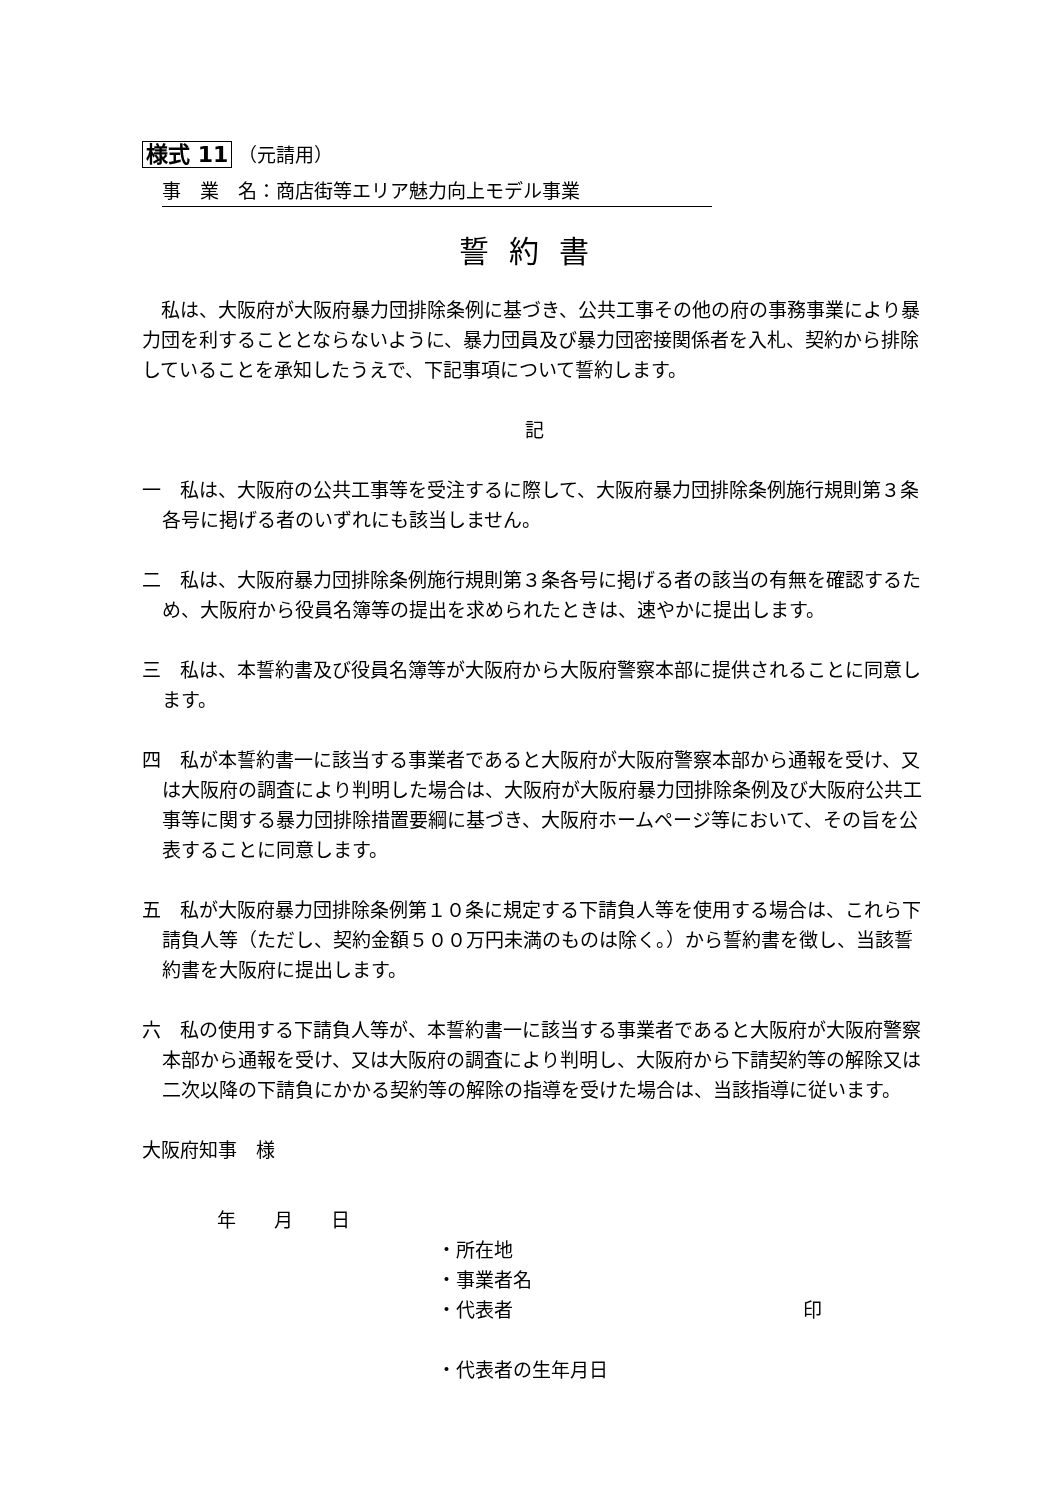様式 11 （元請用）
事　業　名：商店街等エリア魅力向上モデル事業
誓約書
　私は、大阪府が大阪府暴力団排除条例に基づき、公共工事その他の府の事務事業により暴力団を利することとならないように、暴力団員及び暴力団密接関係者を入札、契約から排除していることを承知したうえで、下記事項について誓約します。
記
一　私は、大阪府の公共工事等を受注するに際して、大阪府暴力団排除条例施行規則第３条各号に掲げる者のいずれにも該当しません。
二　私は、大阪府暴力団排除条例施行規則第３条各号に掲げる者の該当の有無を確認するため、大阪府から役員名簿等の提出を求められたときは、速やかに提出します。
三　私は、本誓約書及び役員名簿等が大阪府から大阪府警察本部に提供されることに同意します。
四　私が本誓約書一に該当する事業者であると大阪府が大阪府警察本部から通報を受け、又は大阪府の調査により判明した場合は、大阪府が大阪府暴力団排除条例及び大阪府公共工事等に関する暴力団排除措置要綱に基づき、大阪府ホームページ等において、その旨を公表することに同意します。
五　私が大阪府暴力団排除条例第１０条に規定する下請負人等を使用する場合は、これら下請負人等（ただし、契約金額５００万円未満のものは除く。）から誓約書を徴し、当該誓約書を大阪府に提出します。
六　私の使用する下請負人等が、本誓約書一に該当する事業者であると大阪府が大阪府警察本部から通報を受け、又は大阪府の調査により判明し、大阪府から下請契約等の解除又は二次以降の下請負にかかる契約等の解除の指導を受けた場合は、当該指導に従います。
大阪府知事　様
年　　月　　日
・所在地
・事業者名
・代表者 印
・代表者の生年月日